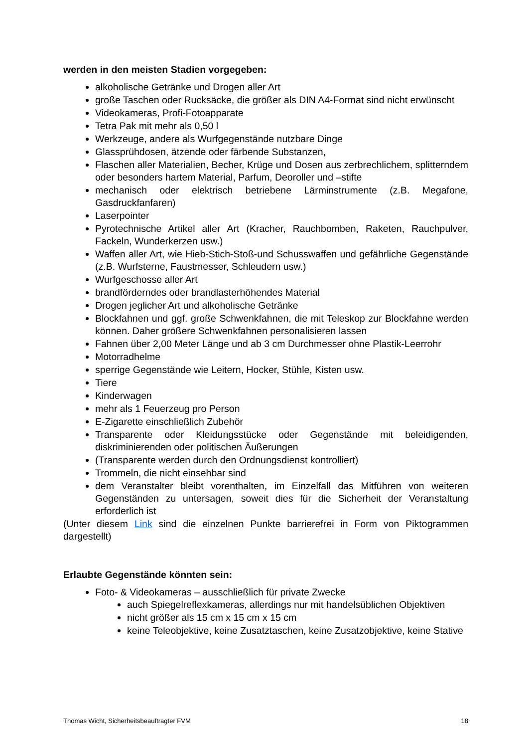werden in den meisten Stadien vorgegeben:
alkoholische Getränke und Drogen aller Art
große Taschen oder Rucksäcke, die größer als DIN A4-Format sind nicht erwünscht
Videokameras, Profi-Fotoapparate
Tetra Pak mit mehr als 0,50 l
Werkzeuge, andere als Wurfgegenstände nutzbare Dinge
Glassprühdosen, ätzende oder färbende Substanzen,
Flaschen aller Materialien, Becher, Krüge und Dosen aus zerbrechlichem, splitterndem oder besonders hartem Material, Parfum, Deoroller und –stifte
mechanisch oder elektrisch betriebene Lärminstrumente (z.B. Megafone, Gasdruckfanfaren)
Laserpointer
Pyrotechnische Artikel aller Art (Kracher, Rauchbomben, Raketen, Rauchpulver, Fackeln, Wunderkerzen usw.)
Waffen aller Art, wie Hieb-Stich-Stoß-und Schusswaffen und gefährliche Gegenstände (z.B. Wurfsterne, Faustmesser, Schleudern usw.)
Wurfgeschosse aller Art
brandförderndes oder brandlasterhöhendes Material
Drogen jeglicher Art und alkoholische Getränke
Blockfahnen und ggf. große Schwenkfahnen, die mit Teleskop zur Blockfahne werden können. Daher größere Schwenkfahnen personalisieren lassen
Fahnen über 2,00 Meter Länge und ab 3 cm Durchmesser ohne Plastik-Leerrohr
Motorradhelme
sperrige Gegenstände wie Leitern, Hocker, Stühle, Kisten usw.
Tiere
Kinderwagen
mehr als 1 Feuerzeug pro Person
E-Zigarette einschließlich Zubehör
Transparente oder Kleidungsstücke oder Gegenstände mit beleidigenden, diskriminierenden oder politischen Äußerungen
(Transparente werden durch den Ordnungsdienst kontrolliert)
Trommeln, die nicht einsehbar sind
dem Veranstalter bleibt vorenthalten, im Einzelfall das Mitführen von weiteren Gegenständen zu untersagen, soweit dies für die Sicherheit der Veranstaltung erforderlich ist
(Unter diesem Link sind die einzelnen Punkte barrierefrei in Form von Piktogrammen dargestellt)
Erlaubte Gegenstände könnten sein:
Foto- & Videokameras – ausschließlich für private Zwecke
auch Spiegelreflexkameras, allerdings nur mit handelsüblichen Objektiven
nicht größer als 15 cm x 15 cm x 15 cm
keine Teleobjektive, keine Zusatztaschen, keine Zusatzobjektive, keine Stative
Thomas Wicht, Sicherheitsbeauftragter FVM 18